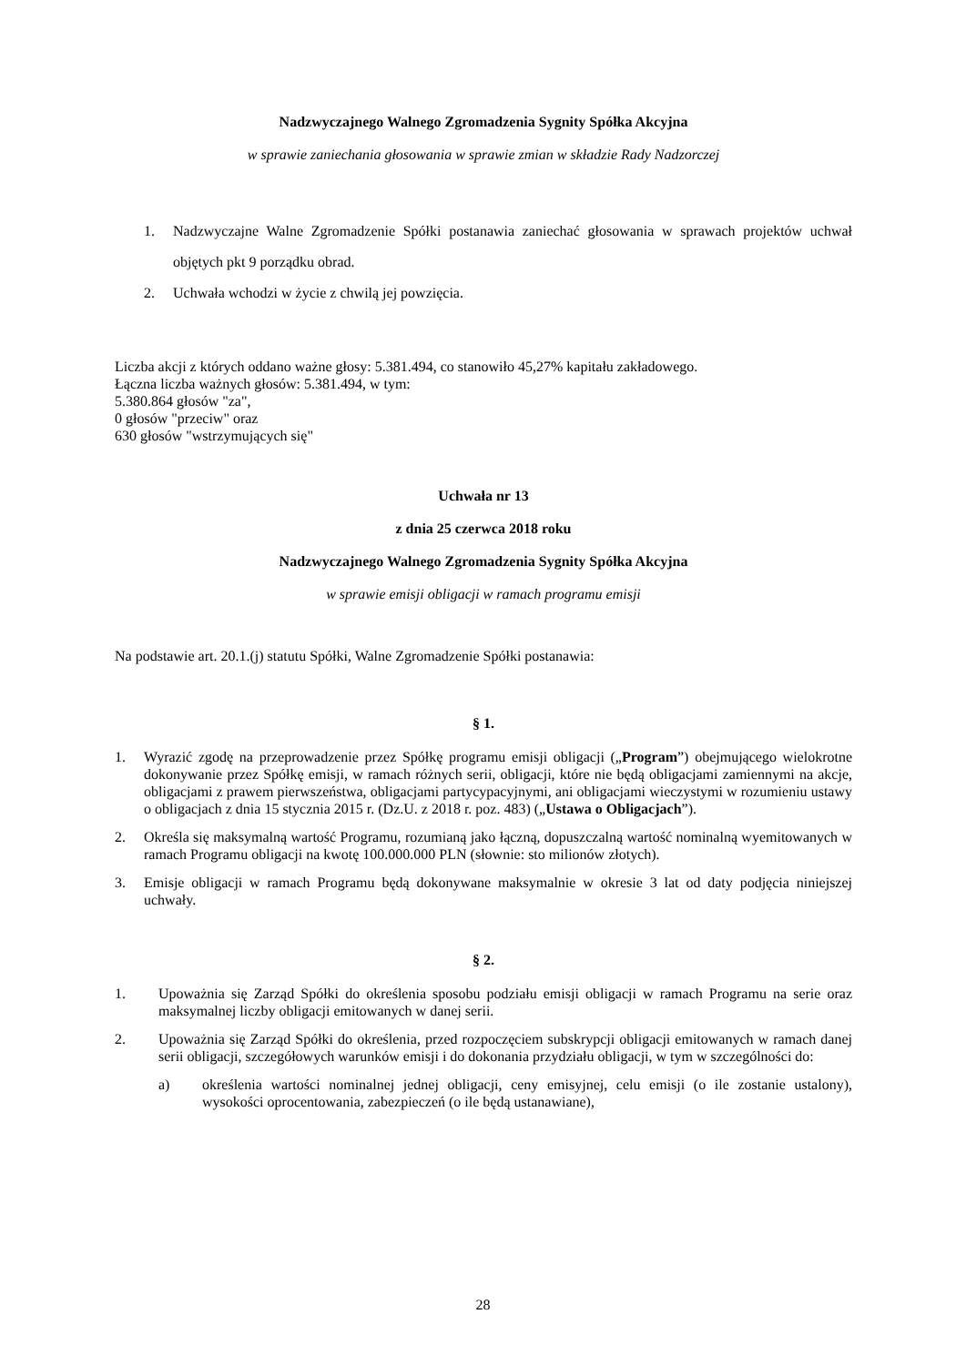Nadzwyczajnego Walnego Zgromadzenia Sygnity Spółka Akcyjna
w sprawie zaniechania głosowania w sprawie zmian w składzie Rady Nadzorczej
1. Nadzwyczajne Walne Zgromadzenie Spółki postanawia zaniechać głosowania w sprawach projektów uchwał objętych pkt 9 porządku obrad.
2. Uchwała wchodzi w życie z chwilą jej powzięcia.
Liczba akcji z których oddano ważne głosy: 5.381.494, co stanowiło 45,27% kapitału zakładowego.
Łączna liczba ważnych głosów: 5.381.494, w tym:
5.380.864 głosów "za",
0 głosów "przeciw" oraz
630 głosów "wstrzymujących się"
Uchwała nr 13
z dnia 25 czerwca 2018 roku
Nadzwyczajnego Walnego Zgromadzenia Sygnity Spółka Akcyjna
w sprawie emisji obligacji w ramach programu emisji
Na podstawie art. 20.1.(j) statutu Spółki, Walne Zgromadzenie Spółki postanawia:
§ 1.
1. Wyrazić zgodę na przeprowadzenie przez Spółkę programu emisji obligacji („Program”) obejmującego wielokrotne dokonywanie przez Spółkę emisji, w ramach różnych serii, obligacji, które nie będą obligacjami zamiennymi na akcje, obligacjami z prawem pierwszeństwa, obligacjami partycypacyjnymi, ani obligacjami wieczystymi w rozumieniu ustawy o obligacjach z dnia 15 stycznia 2015 r. (Dz.U. z 2018 r. poz. 483) („Ustawa o Obligacjach”).
2. Określa się maksymalną wartość Programu, rozumianą jako łączną, dopuszczalną wartość nominalną wyemitowanych w ramach Programu obligacji na kwotę 100.000.000 PLN (słownie: sto milionów złotych).
3. Emisje obligacji w ramach Programu będą dokonywane maksymalnie w okresie 3 lat od daty podjęcia niniejszej uchwały.
§ 2.
1. Upoważnia się Zarząd Spółki do określenia sposobu podziału emisji obligacji w ramach Programu na serie oraz maksymalnej liczby obligacji emitowanych w danej serii.
2. Upoważnia się Zarząd Spółki do określenia, przed rozpoczęciem subskrypcji obligacji emitowanych w ramach danej serii obligacji, szczegółowych warunków emisji i do dokonania przydziału obligacji, w tym w szczególności do:
a) określenia wartości nominalnej jednej obligacji, ceny emisyjnej, celu emisji (o ile zostanie ustalony), wysokości oprocentowania, zabezpieczeń (o ile będą ustanawiane),
28